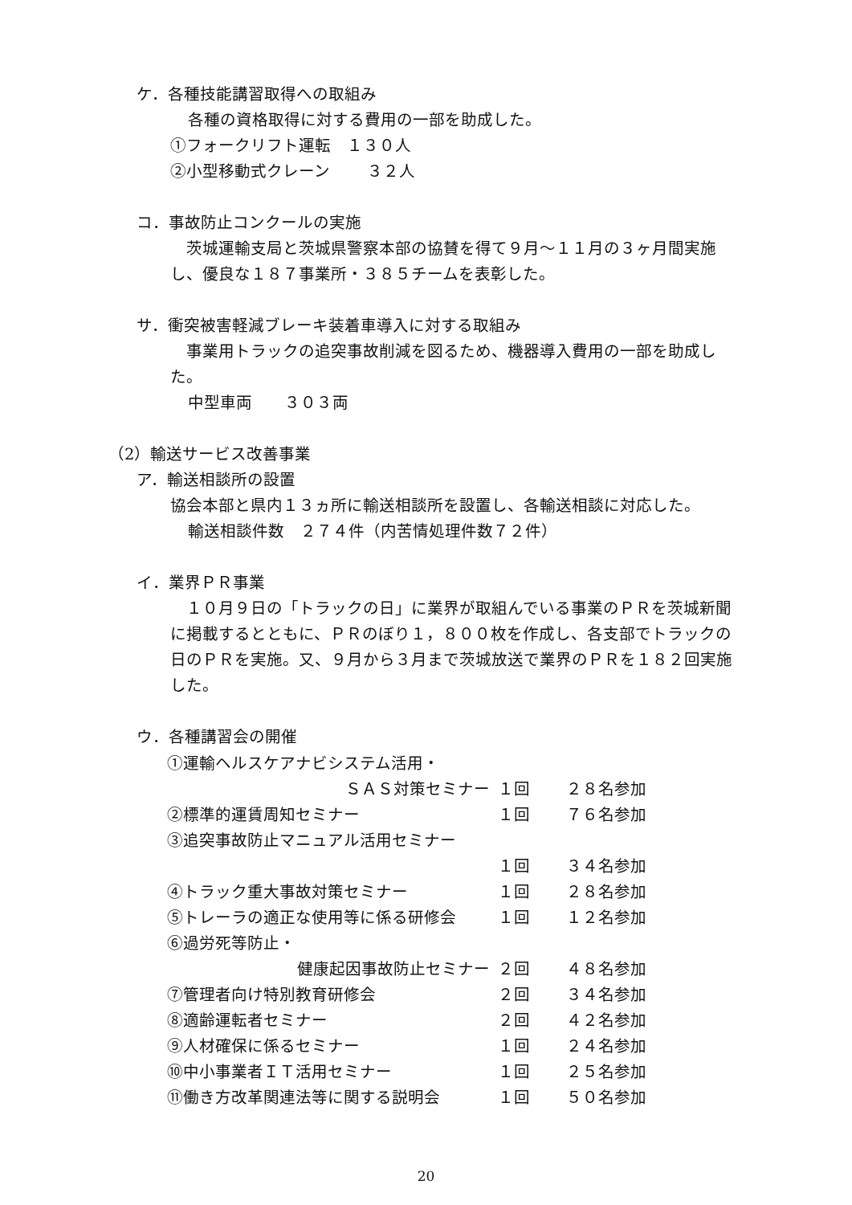ケ．各種技能講習取得への取組み
各種の資格取得に対する費用の一部を助成した。
①フォークリフト運転　１３０人
②小型移動式クレーン　　 ３２人
コ．事故防止コンクールの実施
　茨城運輸支局と茨城県警察本部の協賛を得て９月～１１月の３ヶ月間実施し、優良な１８７事業所・３８５チームを表彰した。
サ．衝突被害軽減ブレーキ装着車導入に対する取組み
　事業用トラックの追突事故削減を図るため、機器導入費用の一部を助成した。
中型車両　　３０３両
（2）輸送サービス改善事業
ア．輸送相談所の設置
協会本部と県内１３ヵ所に輸送相談所を設置し、各輸送相談に対応した。
輸送相談件数　２７４件（内苦情処理件数７２件）
イ．業界ＰＲ事業
　１０月９日の「トラックの日」に業界が取組んでいる事業のＰＲを茨城新聞に掲載するとともに、ＰＲのぼり１，８００枚を作成し、各支部でトラックの日のＰＲを実施。又、９月から３月まで茨城放送で業界のＰＲを１８２回実施した。
ウ．各種講習会の開催
| ①運輸ヘルスケアナビシステム活用・ | | |
| ＳＡＳ対策セミナー | １回 | ２８名参加 |
| ②標準的運賃周知セミナー | １回 | ７６名参加 |
| ③追突事故防止マニュアル活用セミナー | | |
| | １回 | ３４名参加 |
| ④トラック重大事故対策セミナー | １回 | ２８名参加 |
| ⑤トレーラの適正な使用等に係る研修会 | １回 | １２名参加 |
| ⑥過労死等防止・ | | |
| 健康起因事故防止セミナー | ２回 | ４８名参加 |
| ⑦管理者向け特別教育研修会 | ２回 | ３４名参加 |
| ⑧適齢運転者セミナー | ２回 | ４２名参加 |
| ⑨人材確保に係るセミナー | １回 | ２４名参加 |
| ⑩中小事業者ＩＴ活用セミナー | １回 | ２５名参加 |
| ⑪働き方改革関連法等に関する説明会 | １回 | ５０名参加 |
20